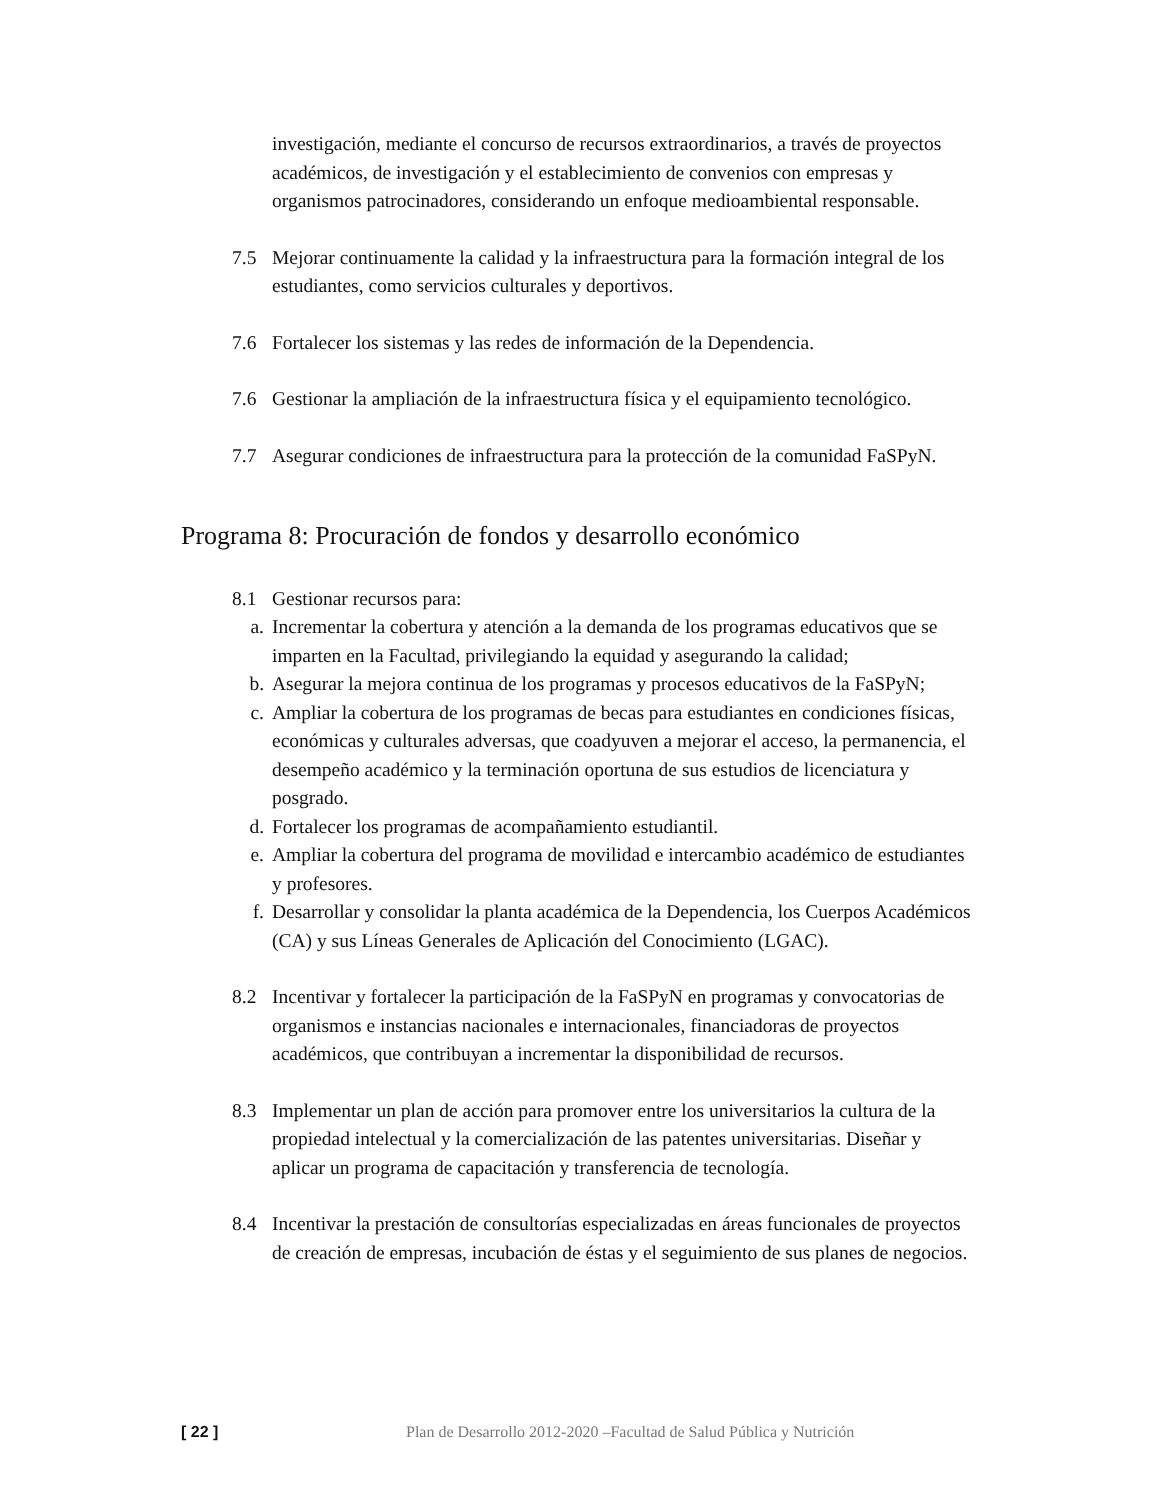investigación, mediante el concurso de recursos extraordinarios, a través de proyectos académicos, de investigación y el establecimiento de convenios con empresas y organismos patrocinadores, considerando un enfoque medioambiental responsable.
7.5 Mejorar continuamente la calidad y la infraestructura para la formación integral de los estudiantes, como servicios culturales y deportivos.
7.6 Fortalecer los sistemas y las redes de información de la Dependencia.
7.6 Gestionar la ampliación de la infraestructura física y el equipamiento tecnológico.
7.7 Asegurar condiciones de infraestructura para la protección de la comunidad FaSPyN.
Programa 8: Procuración de fondos y desarrollo económico
8.1 Gestionar recursos para:
a. Incrementar la cobertura y atención a la demanda de los programas educativos que se imparten en la Facultad, privilegiando la equidad y asegurando la calidad;
b. Asegurar la mejora continua de los programas y procesos educativos de la FaSPyN;
c. Ampliar la cobertura de los programas de becas para estudiantes en condiciones físicas, económicas y culturales adversas, que coadyuven a mejorar el acceso, la permanencia, el desempeño académico y la terminación oportuna de sus estudios de licenciatura y posgrado.
d. Fortalecer los programas de acompañamiento estudiantil.
e. Ampliar la cobertura del programa de movilidad e intercambio académico de estudiantes y profesores.
f. Desarrollar y consolidar la planta académica de la Dependencia, los Cuerpos Académicos (CA) y sus Líneas Generales de Aplicación del Conocimiento (LGAC).
8.2 Incentivar y fortalecer la participación de la FaSPyN en programas y convocatorias de organismos e instancias nacionales e internacionales, financiadoras de proyectos académicos, que contribuyan a incrementar la disponibilidad de recursos.
8.3 Implementar un plan de acción para promover entre los universitarios la cultura de la propiedad intelectual y la comercialización de las patentes universitarias. Diseñar y aplicar un programa de capacitación y transferencia de tecnología.
8.4 Incentivar la prestación de consultorías especializadas en áreas funcionales de proyectos de creación de empresas, incubación de éstas y el seguimiento de sus planes de negocios.
[ 22 ] Plan de Desarrollo 2012-2020 –Facultad de Salud Pública y Nutrición